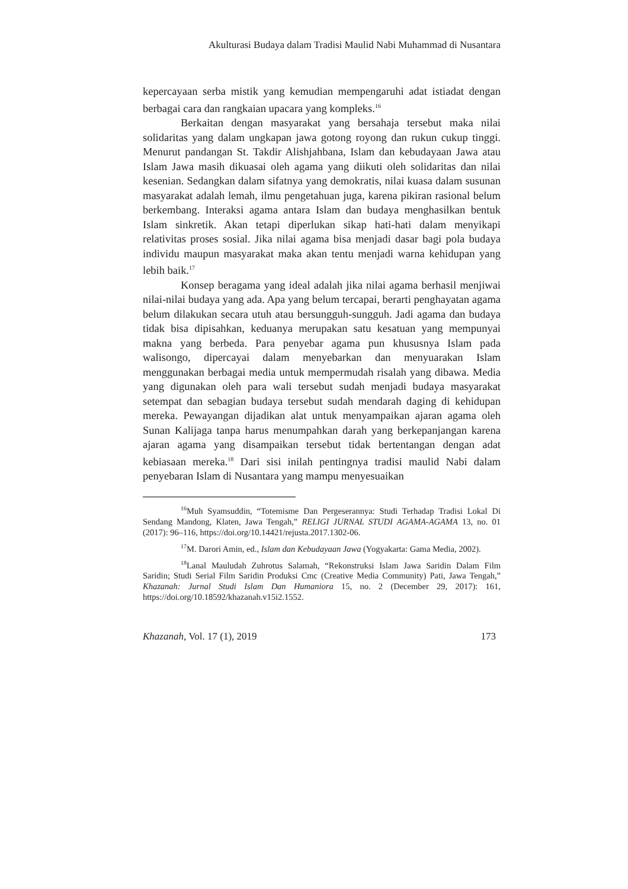Akulturasi Budaya dalam Tradisi Maulid Nabi Muhammad di Nusantara
kepercayaan serba mistik yang kemudian mempengaruhi adat istiadat dengan berbagai cara dan rangkaian upacara yang kompleks.<sup>16</sup>
Berkaitan dengan masyarakat yang bersahaja tersebut maka nilai solidaritas yang dalam ungkapan jawa gotong royong dan rukun cukup tinggi. Menurut pandangan St. Takdir Alishjahbana, Islam dan kebudayaan Jawa atau Islam Jawa masih dikuasai oleh agama yang diikuti oleh solidaritas dan nilai kesenian. Sedangkan dalam sifatnya yang demokratis, nilai kuasa dalam susunan masyarakat adalah lemah, ilmu pengetahuan juga, karena pikiran rasional belum berkembang. Interaksi agama antara Islam dan budaya menghasilkan bentuk Islam sinkretik. Akan tetapi diperlukan sikap hati-hati dalam menyikapi relativitas proses sosial. Jika nilai agama bisa menjadi dasar bagi pola budaya individu maupun masyarakat maka akan tentu menjadi warna kehidupan yang lebih baik.<sup>17</sup>
Konsep beragama yang ideal adalah jika nilai agama berhasil menjiwai nilai-nilai budaya yang ada. Apa yang belum tercapai, berarti penghayatan agama belum dilakukan secara utuh atau bersungguh-sungguh. Jadi agama dan budaya tidak bisa dipisahkan, keduanya merupakan satu kesatuan yang mempunyai makna yang berbeda. Para penyebar agama pun khususnya Islam pada walisongo, dipercayai dalam menyebarkan dan menyuarakan Islam menggunakan berbagai media untuk mempermudah risalah yang dibawa. Media yang digunakan oleh para wali tersebut sudah menjadi budaya masyarakat setempat dan sebagian budaya tersebut sudah mendarah daging di kehidupan mereka. Pewayangan dijadikan alat untuk menyampaikan ajaran agama oleh Sunan Kalijaga tanpa harus menumpahkan darah yang berkepanjangan karena ajaran agama yang disampaikan tersebut tidak bertentangan dengan adat kebiasaan mereka.<sup>18</sup> Dari sisi inilah pentingnya tradisi maulid Nabi dalam penyebaran Islam di Nusantara yang mampu menyesuaikan
<sup>16</sup> Muh Syamsuddin, “Totemisme Dan Pergeserannya: Studi Terhadap Tradisi Lokal Di Sendang Mandong, Klaten, Jawa Tengah,” RELIGI JURNAL STUDI AGAMA-AGAMA 13, no. 01 (2017): 96–116, https://doi.org/10.14421/rejusta.2017.1302-06.
<sup>17</sup> M. Darori Amin, ed., Islam dan Kebudayaan Jawa (Yogyakarta: Gama Media, 2002).
<sup>18</sup> Lanal Mauludah Zuhrotus Salamah, “Rekonstruksi Islam Jawa Saridin Dalam Film Saridin; Studi Serial Film Saridin Produksi Cmc (Creative Media Community) Pati, Jawa Tengah,” Khazanah: Jurnal Studi Islam Dan Humaniora 15, no. 2 (December 29, 2017): 161, https://doi.org/10.18592/khazanah.v15i2.1552.
Khazanah, Vol. 17 (1), 2019 173